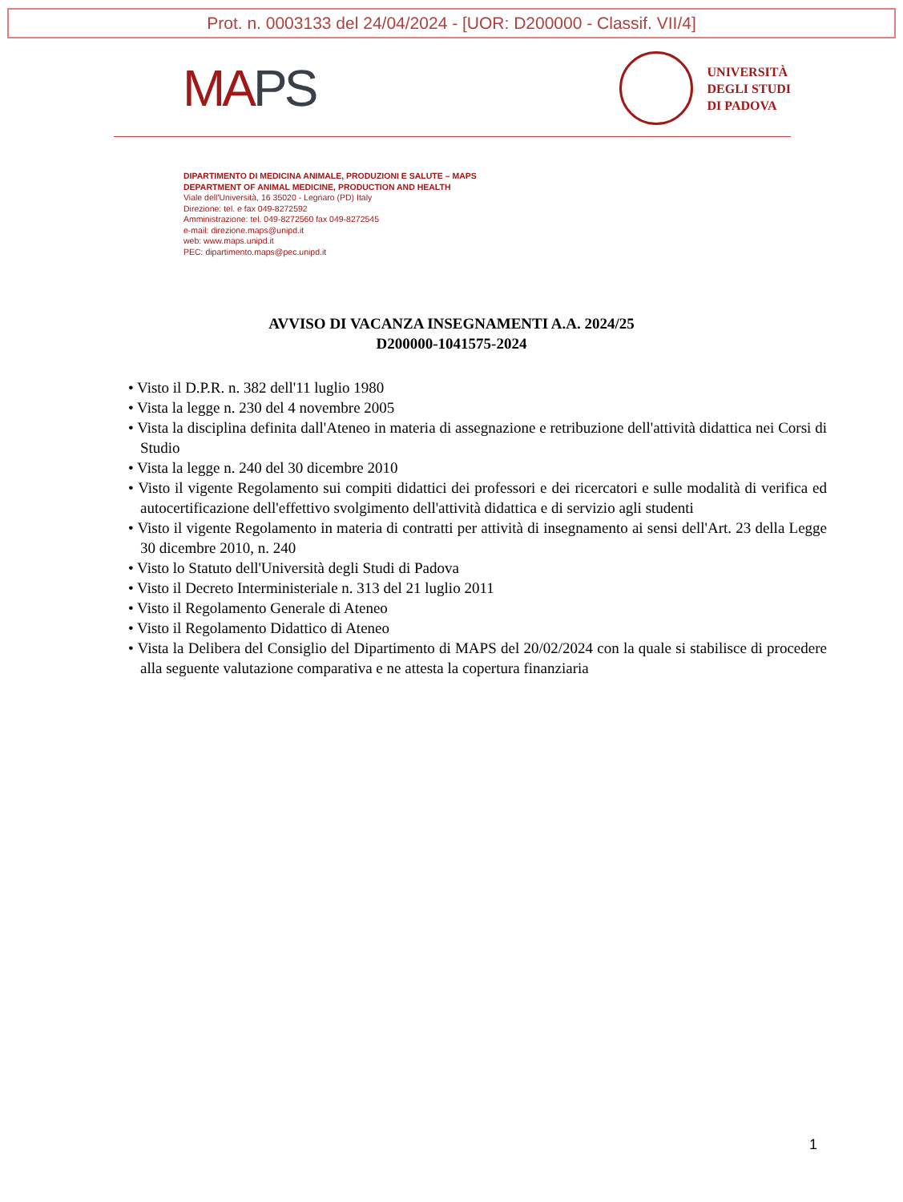Prot. n. 0003133 del 24/04/2024 - [UOR: D200000 - Classif. VII/4]
MAPS
UNIVERSITÀ
DEGLI STUDI
DI PADOVA
DIPARTIMENTO DI MEDICINA ANIMALE, PRODUZIONI E SALUTE – MAPS
DEPARTMENT OF ANIMAL MEDICINE, PRODUCTION AND HEALTH
Viale dell'Università, 16 35020 - Legnaro (PD) Italy
Direzione: tel. e fax 049-8272592
Amministrazione: tel. 049-8272560 fax 049-8272545
e-mail: direzione.maps@unipd.it
web: www.maps.unipd.it
PEC: dipartimento.maps@pec.unipd.it
AVVISO DI VACANZA INSEGNAMENTI A.A. 2024/25
D200000-1041575-2024
• Visto il D.P.R. n. 382 dell'11 luglio 1980
• Vista la legge n. 230 del 4 novembre 2005
• Vista la disciplina definita dall'Ateneo in materia di assegnazione e retribuzione dell'attività didattica nei Corsi di Studio
• Vista la legge n. 240 del 30 dicembre 2010
• Visto il vigente Regolamento sui compiti didattici dei professori e dei ricercatori e sulle modalità di verifica ed autocertificazione dell'effettivo svolgimento dell'attività didattica e di servizio agli studenti
• Visto il vigente Regolamento in materia di contratti per attività di insegnamento ai sensi dell'Art. 23 della Legge 30 dicembre 2010, n. 240
• Visto lo Statuto dell'Università degli Studi di Padova
• Visto il Decreto Interministeriale n. 313 del 21 luglio 2011
• Visto il Regolamento Generale di Ateneo
• Visto il Regolamento Didattico di Ateneo
• Vista la Delibera del Consiglio del Dipartimento di MAPS del 20/02/2024 con la quale si stabilisce di procedere alla seguente valutazione comparativa e ne attesta la copertura finanziaria
1